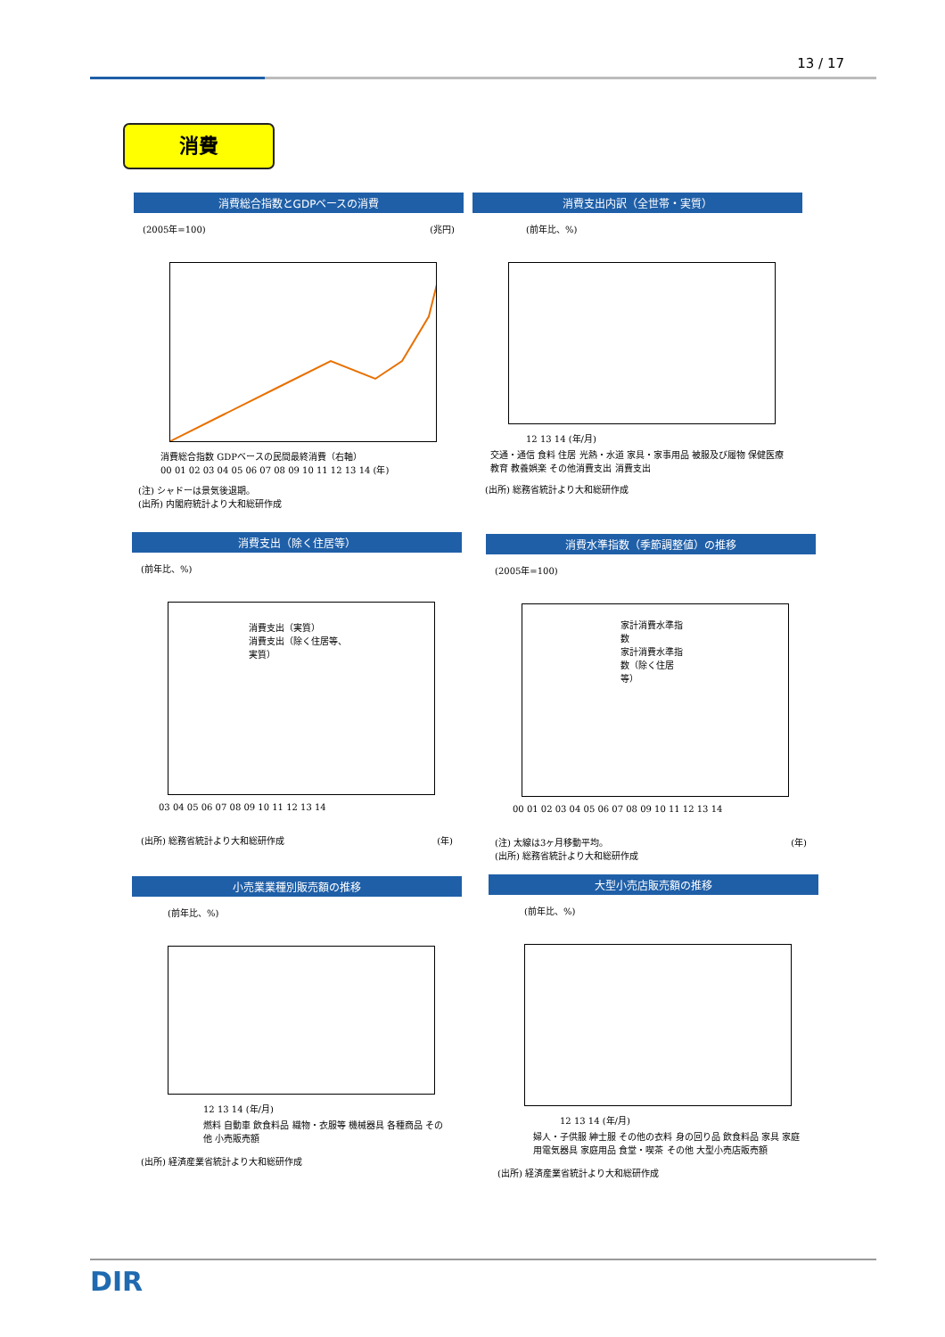13 / 17
消費
消費総合指数とGDPベースの消費
(2005年=100) (兆円)
消費総合指数 GDPベースの民間最終消費（右軸）
00 01 02 03 04 05 06 07 08 09 10 11 12 13 14 (年)
(注) シャドーは景気後退期。
(出所) 内閣府統計より大和総研作成
消費支出内訳（全世帯・実質）
(前年比、%)
12 13 14 (年/月)
交通・通信 食料 住居 光熱・水道 家具・家事用品 被服及び履物 保健医療 教育 教養娯楽 その他消費支出 消費支出
(出所) 総務省統計より大和総研作成
消費支出（除く住居等）
(前年比、%)
消費支出（実質）
消費支出（除く住居等、実質）
03 04 05 06 07 08 09 10 11 12 13 14
(出所) 総務省統計より大和総研作成 (年)
消費水準指数（季節調整値）の推移
(2005年=100)
家計消費水準指数
家計消費水準指数（除く住居等）
00 01 02 03 04 05 06 07 08 09 10 11 12 13 14
(注) 太線は3ヶ月移動平均。 (年)
(出所) 総務省統計より大和総研作成
小売業業種別販売額の推移
(前年比、%)
12 13 14 (年/月)
燃料 自動車 飲食料品 織物・衣服等 機械器具 各種商品 その他 小売販売額
(出所) 経済産業省統計より大和総研作成
大型小売店販売額の推移
(前年比、%)
12 13 14 (年/月)
婦人・子供服 紳士服 その他の衣料 身の回り品 飲食料品 家具 家庭用電気器具 家庭用品 食堂・喫茶 その他 大型小売店販売額
(出所) 経済産業省統計より大和総研作成
DIR